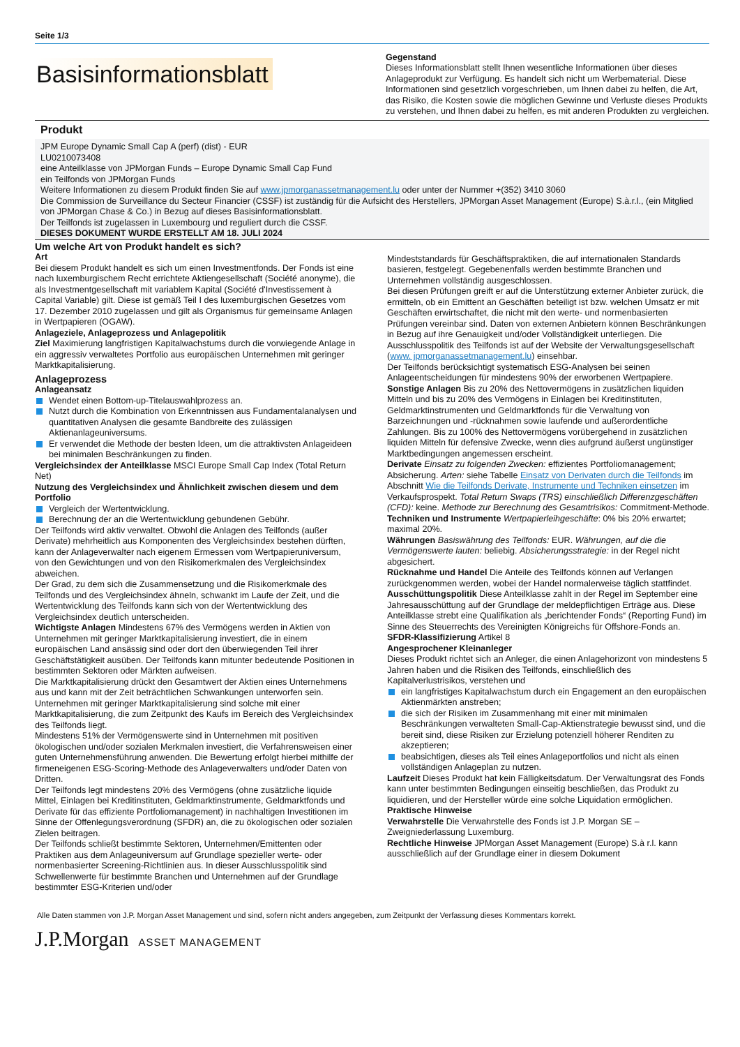Seite 1/3
Basisinformationsblatt
Gegenstand
Dieses Informationsblatt stellt Ihnen wesentliche Informationen über dieses Anlageprodukt zur Verfügung. Es handelt sich nicht um Werbematerial. Diese Informationen sind gesetzlich vorgeschrieben, um Ihnen dabei zu helfen, die Art, das Risiko, die Kosten sowie die möglichen Gewinne und Verluste dieses Produkts zu verstehen, und Ihnen dabei zu helfen, es mit anderen Produkten zu vergleichen.
Produkt
JPM Europe Dynamic Small Cap A (perf) (dist) - EUR
LU0210073408
eine Anteilklasse von JPMorgan Funds – Europe Dynamic Small Cap Fund
ein Teilfonds von JPMorgan Funds
Weitere Informationen zu diesem Produkt finden Sie auf www.jpmorganassetmanagement.lu oder unter der Nummer +(352) 3410 3060
Die Commission de Surveillance du Secteur Financier (CSSF) ist zuständig für die Aufsicht des Herstellers, JPMorgan Asset Management (Europe) S.à.r.l., (ein Mitglied von JPMorgan Chase & Co.) in Bezug auf dieses Basisinformationsblatt.
Der Teilfonds ist zugelassen in Luxembourg und reguliert durch die CSSF.
DIESES DOKUMENT WURDE ERSTELLT AM 18. JULI 2024
Um welche Art von Produkt handelt es sich?
Art
Bei diesem Produkt handelt es sich um einen Investmentfonds. Der Fonds ist eine nach luxemburgischem Recht errichtete Aktiengesellschaft (Société anonyme), die als Investmentgesellschaft mit variablem Kapital (Société d'Investissement à Capital Variable) gilt. Diese ist gemäß Teil I des luxemburgischen Gesetzes vom 17. Dezember 2010 zugelassen und gilt als Organismus für gemeinsame Anlagen in Wertpapieren (OGAW).
Anlageziele, Anlageprozess und Anlagepolitik
Ziel Maximierung langfristigen Kapitalwachstums durch die vorwiegende Anlage in ein aggressiv verwaltetes Portfolio aus europäischen Unternehmen mit geringer Marktkapitalisierung.
Anlageprozess
Anlageansatz
Wendet einen Bottom-up-Titelauswahlprozess an.
Nutzt durch die Kombination von Erkenntnissen aus Fundamentalanalysen und quantitativen Analysen die gesamte Bandbreite des zulässigen Aktienanlageuniversums.
Er verwendet die Methode der besten Ideen, um die attraktivsten Anlageideen bei minimalen Beschränkungen zu finden.
Vergleichsindex der Anteilklasse MSCI Europe Small Cap Index (Total Return Net)
Nutzung des Vergleichsindex und Ähnlichkeit zwischen diesem und dem Portfolio
Vergleich der Wertentwicklung.
Berechnung der an die Wertentwicklung gebundenen Gebühr.
Der Teilfonds wird aktiv verwaltet. Obwohl die Anlagen des Teilfonds (außer Derivate) mehrheitlich aus Komponenten des Vergleichsindex bestehen dürften, kann der Anlageverwalter nach eigenem Ermessen vom Wertpapieruniversum, von den Gewichtungen und von den Risikomerkmalen des Vergleichsindex abweichen.
Der Grad, zu dem sich die Zusammensetzung und die Risikomerkmale des Teilfonds und des Vergleichsindex ähneln, schwankt im Laufe der Zeit, und die Wertentwicklung des Teilfonds kann sich von der Wertentwicklung des Vergleichsindex deutlich unterscheiden.
Wichtigste Anlagen Mindestens 67% des Vermögens werden in Aktien von Unternehmen mit geringer Marktkapitalisierung investiert, die in einem europäischen Land ansässig sind oder dort den überwiegenden Teil ihrer Geschäftstätigkeit ausüben. Der Teilfonds kann mitunter bedeutende Positionen in bestimmten Sektoren oder Märkten aufweisen.
Die Marktkapitalisierung drückt den Gesamtwert der Aktien eines Unternehmens aus und kann mit der Zeit beträchtlichen Schwankungen unterworfen sein. Unternehmen mit geringer Marktkapitalisierung sind solche mit einer Marktkapitalisierung, die zum Zeitpunkt des Kaufs im Bereich des Vergleichsindex des Teilfonds liegt.
Mindestens 51% der Vermögenswerte sind in Unternehmen mit positiven ökologischen und/oder sozialen Merkmalen investiert, die Verfahrensweisen einer guten Unternehmensführung anwenden. Die Bewertung erfolgt hierbei mithilfe der firmeneigenen ESG-Scoring-Methode des Anlageverwalters und/oder Daten von Dritten.
Der Teilfonds legt mindestens 20% des Vermögens (ohne zusätzliche liquide Mittel, Einlagen bei Kreditinstituten, Geldmarktinstrumente, Geldmarktfonds und Derivate für das effiziente Portfoliomanagement) in nachhaltigen Investitionen im Sinne der Offenlegungsverordnung (SFDR) an, die zu ökologischen oder sozialen Zielen beitragen.
Der Teilfonds schließt bestimmte Sektoren, Unternehmen/Emittenten oder Praktiken aus dem Anlageuniversum auf Grundlage spezieller werte- oder normenbasierter Screening-Richtlinien aus. In dieser Ausschlusspolitik sind Schwellenwerte für bestimmte Branchen und Unternehmen auf der Grundlage bestimmter ESG-Kriterien und/oder
Mindeststandards für Geschäftspraktiken, die auf internationalen Standards basieren, festgelegt. Gegebenenfalls werden bestimmte Branchen und Unternehmen vollständig ausgeschlossen.
Bei diesen Prüfungen greift er auf die Unterstützung externer Anbieter zurück, die ermitteln, ob ein Emittent an Geschäften beteiligt ist bzw. welchen Umsatz er mit Geschäften erwirtschaftet, die nicht mit den werte- und normenbasierten Prüfungen vereinbar sind. Daten von externen Anbietern können Beschränkungen in Bezug auf ihre Genauigkeit und/oder Vollständigkeit unterliegen. Die Ausschlusspolitik des Teilfonds ist auf der Website der Verwaltungsgesellschaft (www. jpmorganassetmanagement.lu) einsehbar.
Der Teilfonds berücksichtigt systematisch ESG-Analysen bei seinen Anlageentscheidungen für mindestens 90% der erworbenen Wertpapiere.
Sonstige Anlagen Bis zu 20% des Nettovermögens in zusätzlichen liquiden Mitteln und bis zu 20% des Vermögens in Einlagen bei Kreditinstituten, Geldmarktinstrumenten und Geldmarktfonds für die Verwaltung von Barzeichnungen und -rücknahmen sowie laufende und außerordentliche Zahlungen. Bis zu 100% des Nettovermögens vorübergehend in zusätzlichen liquiden Mitteln für defensive Zwecke, wenn dies aufgrund äußerst ungünstiger Marktbedingungen angemessen erscheint.
Derivate Einsatz zu folgenden Zwecken: effizientes Portfoliomanagement; Absicherung. Arten: siehe Tabelle Einsatz von Derivaten durch die Teilfonds im Abschnitt Wie die Teilfonds Derivate, Instrumente und Techniken einsetzen im Verkaufsprospekt. Total Return Swaps (TRS) einschließlich Differenzgeschäften (CFD): keine. Methode zur Berechnung des Gesamtrisikos: Commitment-Methode.
Techniken und Instrumente Wertpapierleihgeschäfte: 0% bis 20% erwartet; maximal 20%.
Währungen Basiswährung des Teilfonds: EUR. Währungen, auf die die Vermögenswerte lauten: beliebig. Absicherungsstrategie: in der Regel nicht abgesichert.
Rücknahme und Handel Die Anteile des Teilfonds können auf Verlangen zurückgenommen werden, wobei der Handel normalerweise täglich stattfindet.
Ausschüttungspolitik Diese Anteilklasse zahlt in der Regel im September eine Jahresausschüttung auf der Grundlage der meldepflichtigen Erträge aus. Diese Anteilklasse strebt eine Qualifikation als „berichtender Fonds“ (Reporting Fund) im Sinne des Steuerrechts des Vereinigten Königreichs für Offshore-Fonds an.
SFDR-Klassifizierung Artikel 8
Angesprochener Kleinanleger
Dieses Produkt richtet sich an Anleger, die einen Anlagehorizont von mindestens 5 Jahren haben und die Risiken des Teilfonds, einschließlich des Kapitalverlustrisikos, verstehen und
ein langfristiges Kapitalwachstum durch ein Engagement an den europäischen Aktienmärkten anstreben;
die sich der Risiken im Zusammenhang mit einer mit minimalen Beschränkungen verwalteten Small-Cap-Aktienstrategie bewusst sind, und die bereit sind, diese Risiken zur Erzielung potenziell höherer Renditen zu akzeptieren;
beabsichtigen, dieses als Teil eines Anlageportfolios und nicht als einen vollständigen Anlageplan zu nutzen.
Laufzeit Dieses Produkt hat kein Fälligkeitsdatum. Der Verwaltungsrat des Fonds kann unter bestimmten Bedingungen einseitig beschließen, das Produkt zu liquidieren, und der Hersteller würde eine solche Liquidation ermöglichen.
Praktische Hinweise
Verwahrstelle Die Verwahrstelle des Fonds ist J.P. Morgan SE – Zweigniederlassung Luxemburg.
Rechtliche Hinweise JPMorgan Asset Management (Europe) S.à r.l. kann ausschließlich auf der Grundlage einer in diesem Dokument
Alle Daten stammen von J.P. Morgan Asset Management und sind, sofern nicht anders angegeben, zum Zeitpunkt der Verfassung dieses Kommentars korrekt.
J.P.Morgan ASSET MANAGEMENT